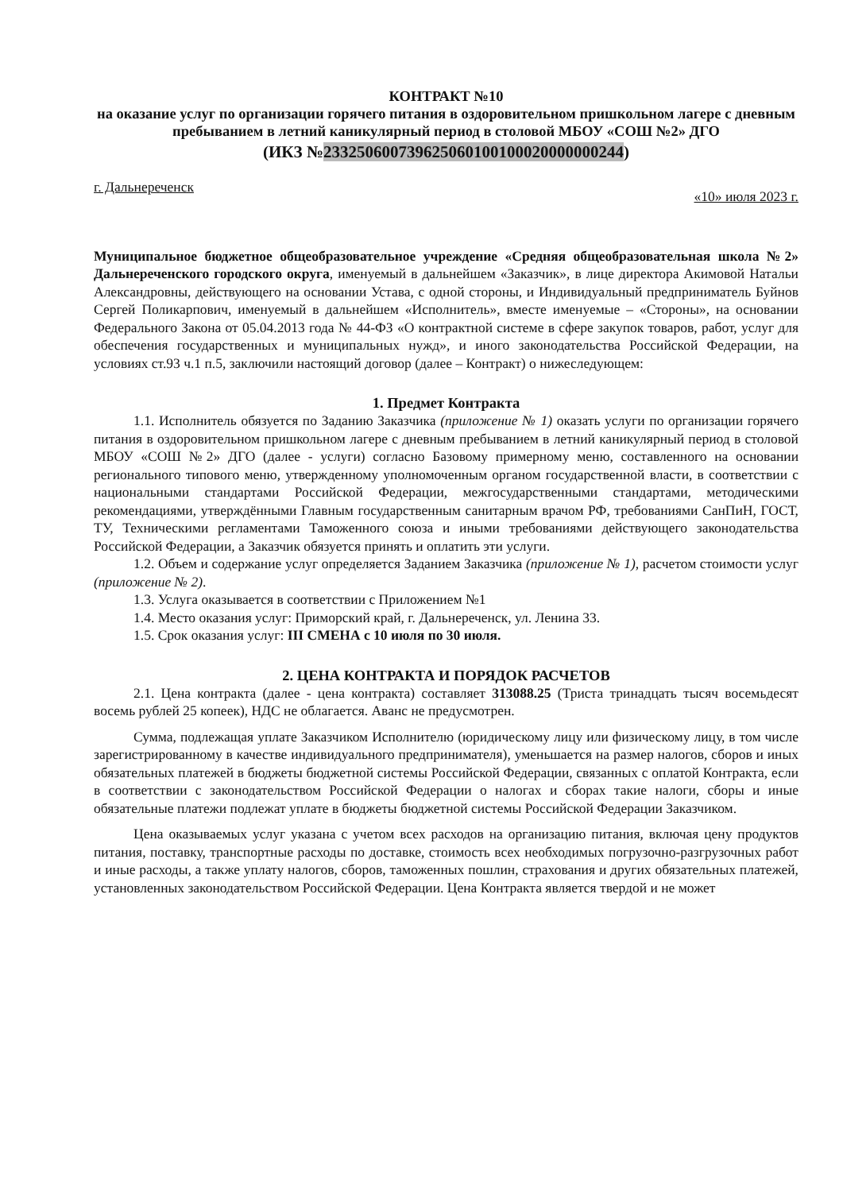КОНТРАКТ №10
на оказание услуг по организации горячего питания в оздоровительном пришкольном лагере с дневным пребыванием в летний каникулярный период в столовой МБОУ «СОШ №2» ДГО
(ИКЗ №233250600739625060100100020000000244)
г. Дальнереченск «10» июля 2023 г.
Муниципальное бюджетное общеобразовательное учреждение «Средняя общеобразовательная школа №2» Дальнереченского городского округа, именуемый в дальнейшем «Заказчик», в лице директора Акимовой Натальи Александровны, действующего на основании Устава, с одной стороны, и Индивидуальный предприниматель Буйнов Сергей Поликарпович, именуемый в дальнейшем «Исполнитель», вместе именуемые – «Стороны», на основании Федерального Закона от 05.04.2013 года № 44-ФЗ «О контрактной системе в сфере закупок товаров, работ, услуг для обеспечения государственных и муниципальных нужд», и иного законодательства Российской Федерации, на условиях ст.93 ч.1 п.5, заключили настоящий договор (далее – Контракт) о нижеследующем:
1. Предмет Контракта
1.1. Исполнитель обязуется по Заданию Заказчика (приложение № 1) оказать услуги по организации горячего питания в оздоровительном пришкольном лагере с дневным пребыванием в летний каникулярный период в столовой МБОУ «СОШ №2» ДГО (далее - услуги) согласно Базовому примерному меню, составленного на основании регионального типового меню, утвержденному уполномоченным органом государственной власти, в соответствии с национальными стандартами Российской Федерации, межгосударственными стандартами, методическими рекомендациями, утверждёнными Главным государственным санитарным врачом РФ, требованиями СанПиН, ГОСТ, ТУ, Техническими регламентами Таможенного союза и иными требованиями действующего законодательства Российской Федерации, а Заказчик обязуется принять и оплатить эти услуги.
1.2. Объем и содержание услуг определяется Заданием Заказчика (приложение № 1), расчетом стоимости услуг (приложение № 2).
1.3. Услуга оказывается в соответствии с Приложением №1
1.4. Место оказания услуг: Приморский край, г. Дальнереченск, ул. Ленина 33.
1.5. Срок оказания услуг: III СМЕНА с 10 июля по 30 июля.
2. ЦЕНА КОНТРАКТА И ПОРЯДОК РАСЧЕТОВ
2.1. Цена контракта (далее - цена контракта) составляет 313088.25 (Триста тринадцать тысяч восемьдесят восемь рублей 25 копеек), НДС не облагается. Аванс не предусмотрен.
Сумма, подлежащая уплате Заказчиком Исполнителю (юридическому лицу или физическому лицу, в том числе зарегистрированному в качестве индивидуального предпринимателя), уменьшается на размер налогов, сборов и иных обязательных платежей в бюджеты бюджетной системы Российской Федерации, связанных с оплатой Контракта, если в соответствии с законодательством Российской Федерации о налогах и сборах такие налоги, сборы и иные обязательные платежи подлежат уплате в бюджеты бюджетной системы Российской Федерации Заказчиком.
Цена оказываемых услуг указана с учетом всех расходов на организацию питания, включая цену продуктов питания, поставку, транспортные расходы по доставке, стоимость всех необходимых погрузочно-разгрузочных работ и иные расходы, а также уплату налогов, сборов, таможенных пошлин, страхования и других обязательных платежей, установленных законодательством Российской Федерации. Цена Контракта является твердой и не может